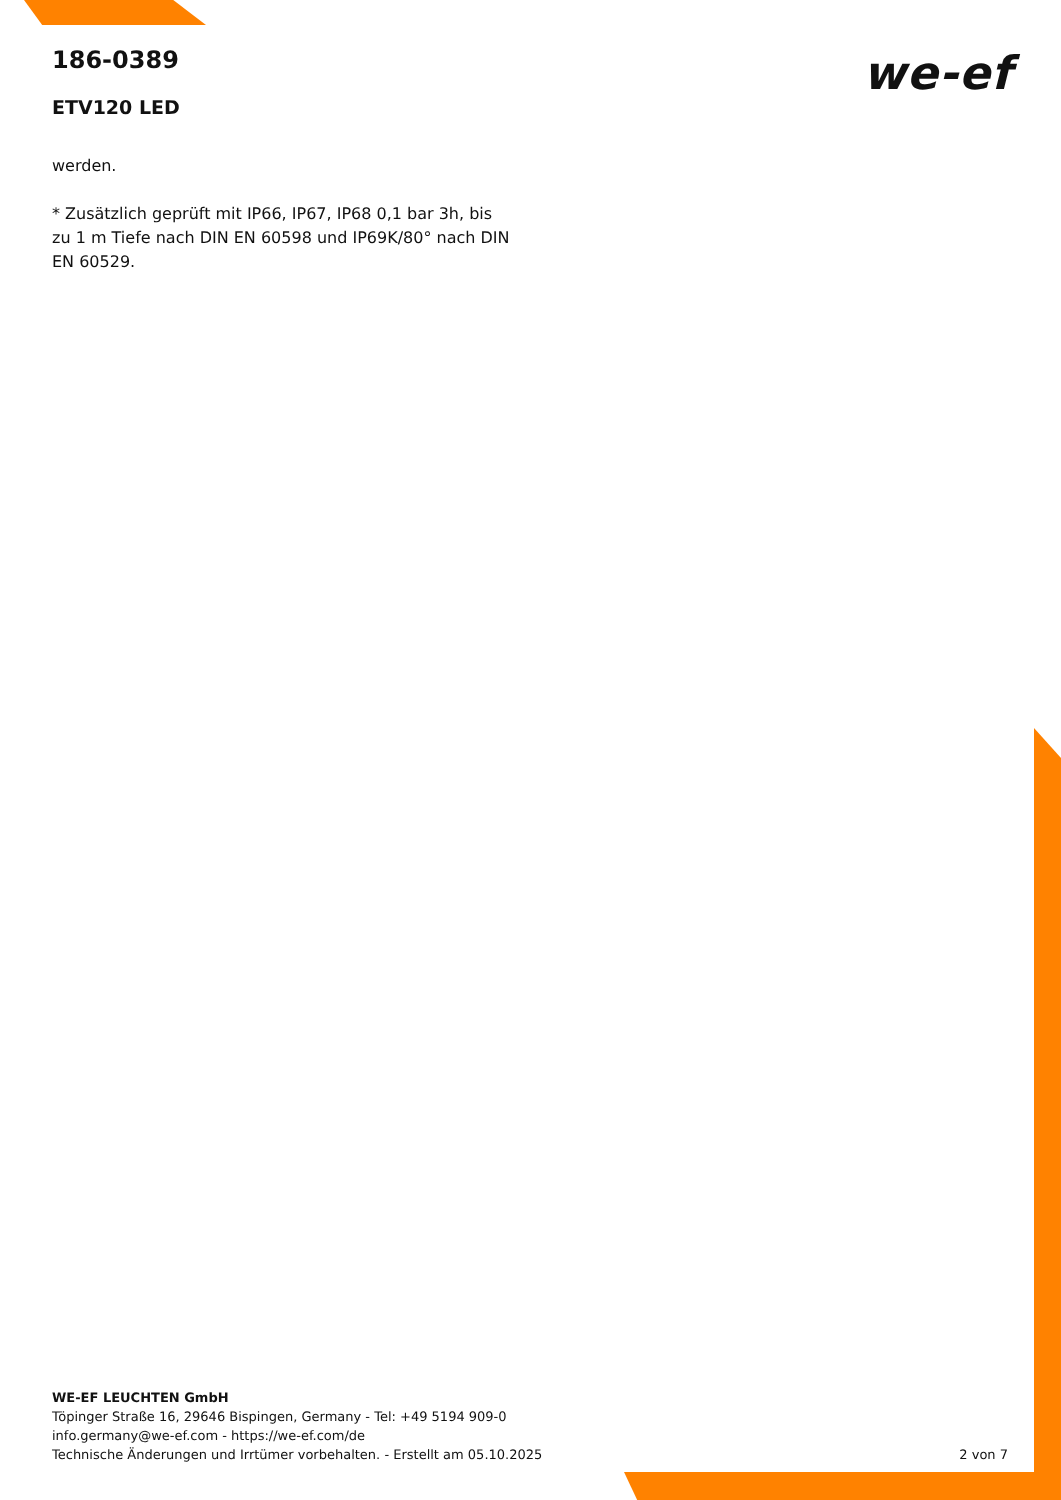186-0389
ETV120 LED
we-ef
werden.
* Zusätzlich geprüft mit IP66, IP67, IP68 0,1 bar 3h, bis zu 1 m Tiefe nach DIN EN 60598 und IP69K/80° nach DIN EN 60529.
WE-EF LEUCHTEN GmbH
Töpinger Straße 16, 29646 Bispingen, Germany - Tel: +49 5194 909-0
info.germany@we-ef.com - https://we-ef.com/de
Technische Änderungen und Irrtümer vorbehalten. - Erstellt am 05.10.2025
2 von 7